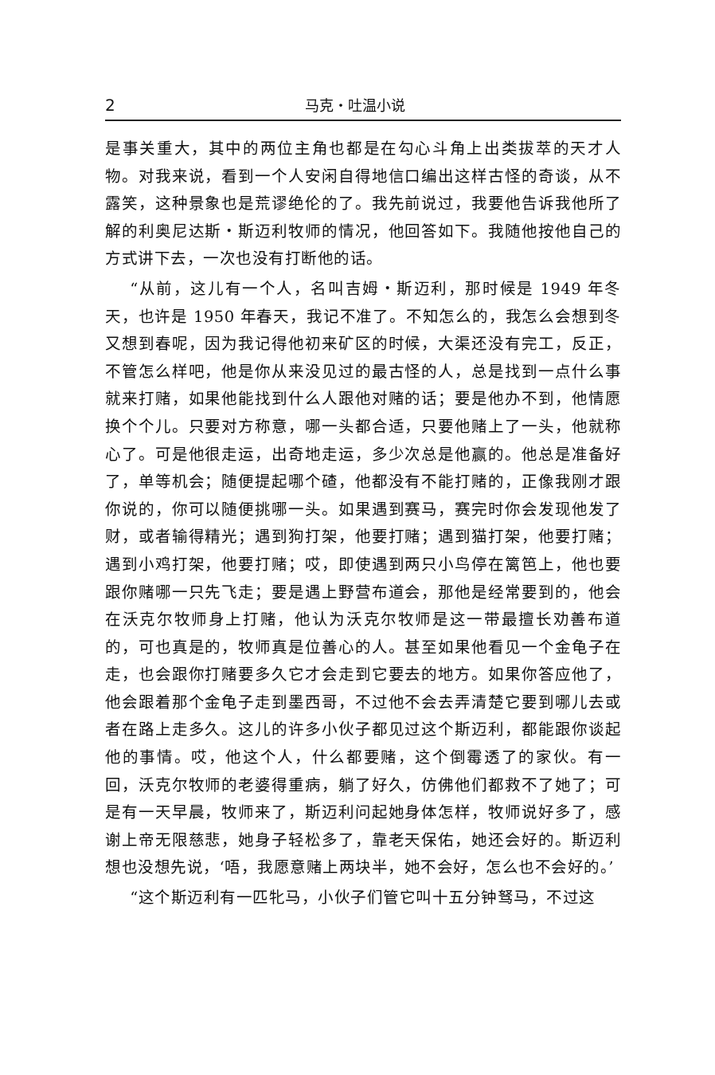2 马克・吐温小说
是事关重大，其中的两位主角也都是在勾心斗角上出类拔萃的天才人物。对我来说，看到一个人安闲自得地信口编出这样古怪的奇谈，从不露笑，这种景象也是荒谬绝伦的了。我先前说过，我要他告诉我他所了解的利奥尼达斯・斯迈利牧师的情况，他回答如下。我随他按他自己的方式讲下去，一次也没有打断他的话。
“从前，这儿有一个人，名叫吉姆・斯迈利，那时候是 1949 年冬天，也许是 1950 年春天，我记不准了。不知怎么的，我怎么会想到冬又想到春呢，因为我记得他初来矿区的时候，大渠还没有完工，反正，不管怎么样吧，他是你从来没见过的最古怪的人，总是找到一点什么事就来打赌，如果他能找到什么人跟他对赌的话；要是他办不到，他情愿换个个儿。只要对方称意，哪一头都合适，只要他赌上了一头，他就称心了。可是他很走运，出奇地走运，多少次总是他赢的。他总是准备好了，单等机会；随便提起哪个碴，他都没有不能打赌的，正像我刚才跟你说的，你可以随便挑哪一头。如果遇到赛马，赛完时你会发现他发了财，或者输得精光；遇到狗打架，他要打赌；遇到猫打架，他要打赌；遇到小鸡打架，他要打赌；哎，即使遇到两只小鸟停在篱笆上，他也要跟你赌哪一只先飞走；要是遇上野营布道会，那他是经常要到的，他会在沃克尔牧师身上打赌，他认为沃克尔牧师是这一带最擅长劝善布道的，可也真是的，牧师真是位善心的人。甚至如果他看见一个金龟子在走，也会跟你打赌要多久它才会走到它要去的地方。如果你答应他了，他会跟着那个金龟子走到墨西哥，不过他不会去弄清楚它要到哪儿去或者在路上走多久。这儿的许多小伙子都见过这个斯迈利，都能跟你谈起他的事情。哎，他这个人，什么都要赌，这个倒霉透了的家伙。有一回，沃克尔牧师的老婆得重病，躺了好久，仿佛他们都救不了她了；可是有一天早晨，牧师来了，斯迈利问起她身体怎样，牧师说好多了，感谢上帝无限慈悲，她身子轻松多了，靠老天保佑，她还会好的。斯迈利想也没想先说，‘唔，我愿意赌上两块半，她不会好，怎么也不会好的。’
“这个斯迈利有一匹牝马，小伙子们管它叫十五分钟驽马，不过这